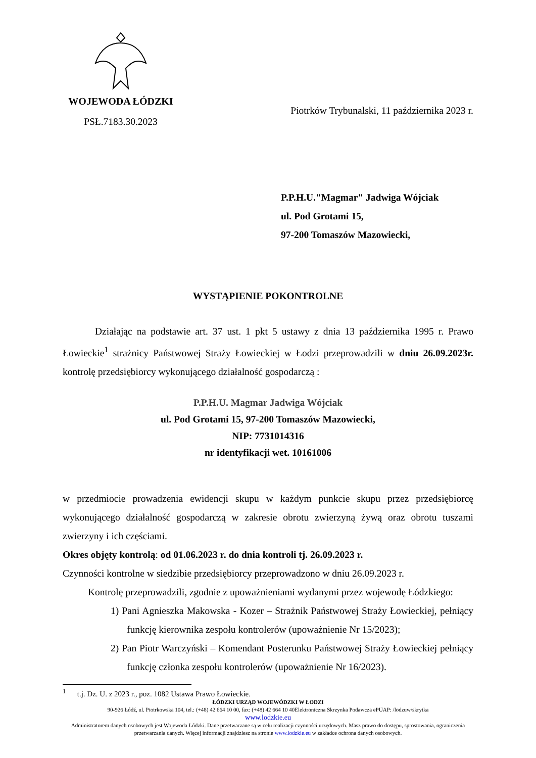WOJEWODA ŁÓDZKI
PSŁ.7183.30.2023
Piotrków Trybunalski, 11 października 2023 r.
P.P.H.U."Magmar" Jadwiga Wójciak
ul. Pod Grotami 15,
97-200 Tomaszów Mazowiecki,
WYSTĄPIENIE POKONTROLNE
Działając na podstawie art. 37 ust. 1 pkt 5 ustawy z dnia 13 października 1995 r. Prawo Łowieckie<sup>1</sup> strażnicy Państwowej Straży Łowieckiej w Łodzi przeprowadzili w dniu 26.09.2023r. kontrolę przedsiębiorcy wykonującego działalność gospodarczą :
P.P.H.U. Magmar Jadwiga Wójciak
ul. Pod Grotami 15, 97-200 Tomaszów Mazowiecki,
NIP: 7731014316
nr identyfikacji wet. 10161006
w przedmiocie prowadzenia ewidencji skupu w każdym punkcie skupu przez przedsiębiorcę wykonującego działalność gospodarczą w zakresie obrotu zwierzyną żywą oraz obrotu tuszami zwierzyny i ich częściami.
Okres objęty kontrolą: od 01.06.2023 r. do dnia kontroli tj. 26.09.2023 r.
Czynności kontrolne w siedzibie przedsiębiorcy przeprowadzono w dniu 26.09.2023 r.
Kontrolę przeprowadzili, zgodnie z upoważnieniami wydanymi przez wojewodę Łódzkiego:
1) Pani Agnieszka Makowska - Kozer – Strażnik Państwowej Straży Łowieckiej, pełniący funkcję kierownika zespołu kontrolerów (upoważnienie Nr 15/2023);
2) Pan Piotr Warczyński – Komendant Posterunku Państwowej Straży Łowieckiej pełniący funkcję członka zespołu kontrolerów (upoważnienie Nr 16/2023).
<sup>1</sup> t.j. Dz. U. z 2023 r., poz. 1082 Ustawa Prawo Łowieckie.
ŁÓDZKI URZĄD WOJEWÓDZKI W ŁODZI
90-926 Łódź, ul. Piotrkowska 104, tel.: (+48) 42 664 10 00, fax: (+48) 42 664 10 40Elektroniczna Skrzynka Podawcza ePUAP: /lodzuw/skrytka
www.lodzkie.eu
Administratorem danych osobowych jest Wojewoda Łódzki. Dane przetwarzane są w celu realizacji czynności urzędowych. Masz prawo do dostępu, sprostowania, ograniczenia przetwarzania danych. Więcej informacji znajdziesz na stronie www.lodzkie.eu w zakładce ochrona danych osobowych.